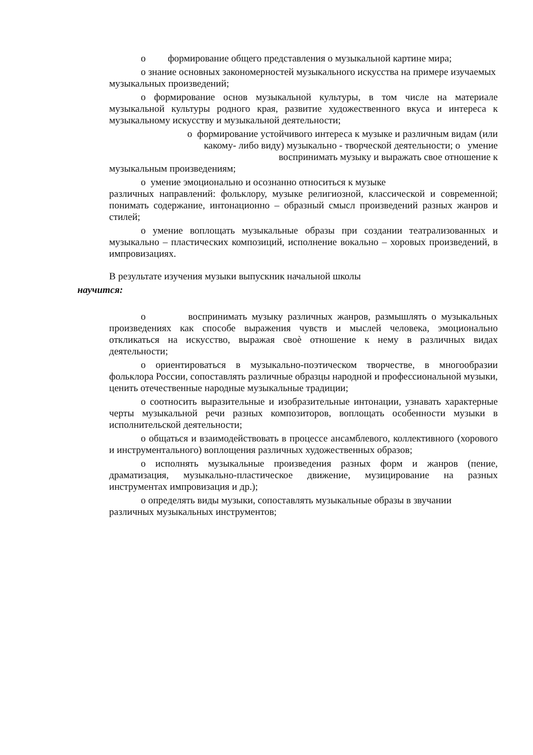о формирование общего представления о музыкальной картине мира;
о знание основных закономерностей музыкального искусства на примере изучаемых музыкальных произведений;
о формирование основ музыкальной культуры, в том числе на материале музыкальной культуры родного края, развитие художественного вкуса и интереса к музыкальному искусству и музыкальной деятельности;
о формирование устойчивого интереса к музыке и различным видам (или
какому- либо виду) музыкально - творческой деятельности; о умение
воспринимать музыку и выражать свое отношение к
музыкальным произведениям;
о умение эмоционально и осознанно относиться к музыке
различных направлений: фольклору, музыке религиозной, классической и современной; понимать содержание, интонационно – образный смысл произведений разных жанров и стилей;
о умение воплощать музыкальные образы при создании театрализованных и музыкально – пластических композиций, исполнение вокально – хоровых произведений, в импровизациях.
В результате изучения музыки выпускник начальной школы
научится:
о воспринимать музыку различных жанров, размышлять о музыкальных произведениях как способе выражения чувств и мыслей человека, эмоционально откликаться на искусство, выражая своѐ отношение к нему в различных видах деятельности;
о ориентироваться в музыкально-поэтическом творчестве, в многообразии фольклора России, сопоставлять различные образцы народной и профессиональной музыки, ценить отечественные народные музыкальные традиции;
о соотносить выразительные и изобразительные интонации, узнавать характерные черты музыкальной речи разных композиторов, воплощать особенности музыки в исполнительской деятельности;
о общаться и взаимодействовать в процессе ансамблевого, коллективного (хорового и инструментального) воплощения различных художественных образов;
о исполнять музыкальные произведения разных форм и жанров (пение, драматизация, музыкально-пластическое движение, музицирование на разных инструментах импровизация и др.);
о определять виды музыки, сопоставлять музыкальные образы в звучании различных музыкальных инструментов;